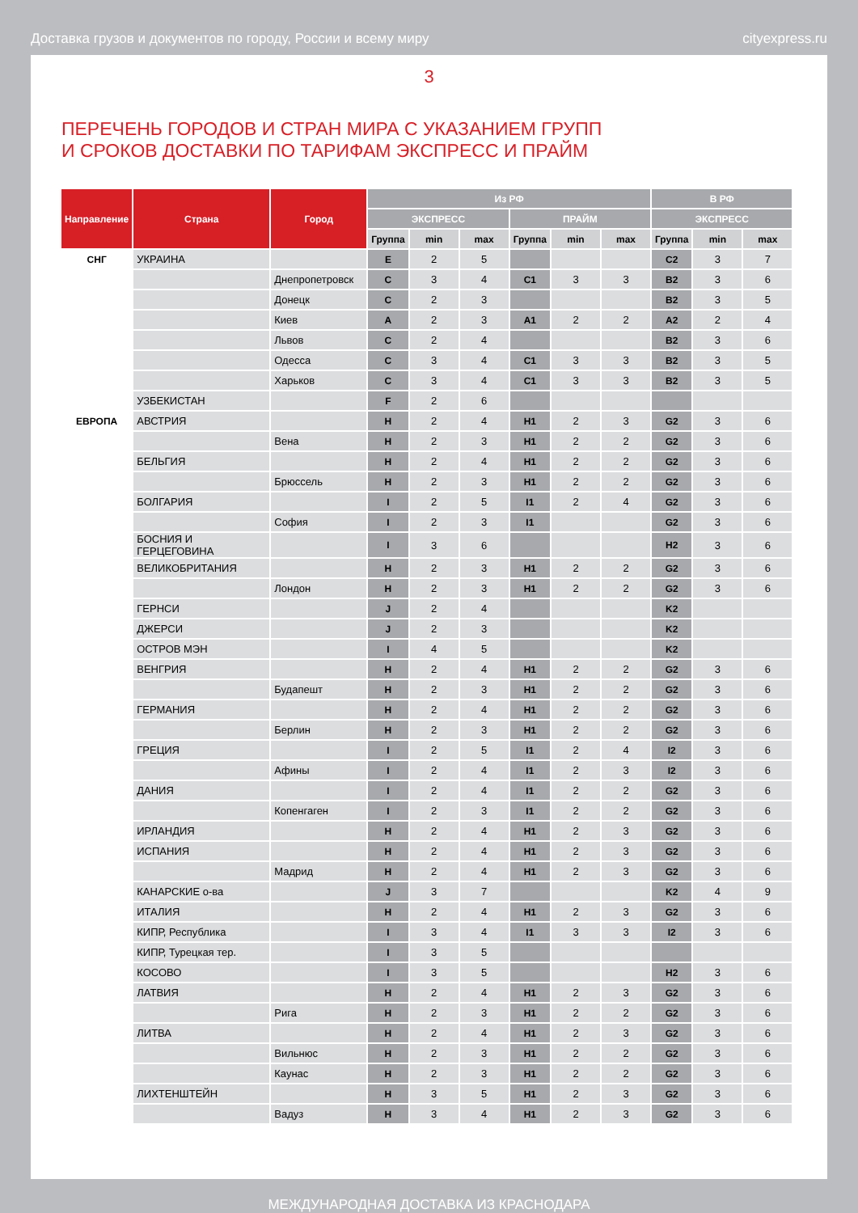Доставка грузов и документов по городу, России и всему миру cityexpress.ru
3
ПЕРЕЧЕНЬ ГОРОДОВ И СТРАН МИРА С УКАЗАНИЕМ ГРУПП
И СРОКОВ ДОСТАВКИ ПО ТАРИФАМ ЭКСПРЕСС И ПРАЙМ
| Направление | Страна | Город | Из РФ | | | | | | В РФ | | |
| --- | --- | --- | --- | --- | --- | --- | --- | --- | --- | --- | --- |
| | | | ЭКСПРЕСС | | | ПРАЙМ | | | ЭКСПРЕСС | | |
| | | | Группа | min | max | Группа | min | max | Группа | min | max |
| СНГ | УКРАИНА | | E | 2 | 5 | | | | C2 | 3 | 7 |
| | | Днепропетровск | C | 3 | 4 | C1 | 3 | 3 | B2 | 3 | 6 |
| | | Донецк | C | 2 | 3 | | | | B2 | 3 | 5 |
| | | Киев | A | 2 | 3 | A1 | 2 | 2 | A2 | 2 | 4 |
| | | Львов | C | 2 | 4 | | | | B2 | 3 | 6 |
| | | Одесса | C | 3 | 4 | C1 | 3 | 3 | B2 | 3 | 5 |
| | | Харьков | C | 3 | 4 | C1 | 3 | 3 | B2 | 3 | 5 |
| | УЗБЕКИСТАН | | F | 2 | 6 | | | | | | |
| ЕВРОПА | АВСТРИЯ | | H | 2 | 4 | H1 | 2 | 3 | G2 | 3 | 6 |
| | | Вена | H | 2 | 3 | H1 | 2 | 2 | G2 | 3 | 6 |
| | БЕЛЬГИЯ | | H | 2 | 4 | H1 | 2 | 2 | G2 | 3 | 6 |
| | | Брюссель | H | 2 | 3 | H1 | 2 | 2 | G2 | 3 | 6 |
| | БОЛГАРИЯ | | I | 2 | 5 | I1 | 2 | 4 | G2 | 3 | 6 |
| | | София | I | 2 | 3 | I1 | | | G2 | 3 | 6 |
| | БОСНИЯ И ГЕРЦЕГОВИНА | | I | 3 | 6 | | | | H2 | 3 | 6 |
| | ВЕЛИКОБРИТАНИЯ | | H | 2 | 3 | H1 | 2 | 2 | G2 | 3 | 6 |
| | | Лондон | H | 2 | 3 | H1 | 2 | 2 | G2 | 3 | 6 |
| | ГЕРНСИ | | J | 2 | 4 | | | | K2 | | |
| | ДЖЕРСИ | | J | 2 | 3 | | | | K2 | | |
| | ОСТРОВ МЭН | | I | 4 | 5 | | | | K2 | | |
| | ВЕНГРИЯ | | H | 2 | 4 | H1 | 2 | 2 | G2 | 3 | 6 |
| | | Будапешт | H | 2 | 3 | H1 | 2 | 2 | G2 | 3 | 6 |
| | ГЕРМАНИЯ | | H | 2 | 4 | H1 | 2 | 2 | G2 | 3 | 6 |
| | | Берлин | H | 2 | 3 | H1 | 2 | 2 | G2 | 3 | 6 |
| | ГРЕЦИЯ | | I | 2 | 5 | I1 | 2 | 4 | I2 | 3 | 6 |
| | | Афины | I | 2 | 4 | I1 | 2 | 3 | I2 | 3 | 6 |
| | ДАНИЯ | | I | 2 | 4 | I1 | 2 | 2 | G2 | 3 | 6 |
| | | Копенгаген | I | 2 | 3 | I1 | 2 | 2 | G2 | 3 | 6 |
| | ИРЛАНДИЯ | | H | 2 | 4 | H1 | 2 | 3 | G2 | 3 | 6 |
| | ИСПАНИЯ | | H | 2 | 4 | H1 | 2 | 3 | G2 | 3 | 6 |
| | | Мадрид | H | 2 | 4 | H1 | 2 | 3 | G2 | 3 | 6 |
| | КАНАРСКИЕ о-ва | | J | 3 | 7 | | | | K2 | 4 | 9 |
| | ИТАЛИЯ | | H | 2 | 4 | H1 | 2 | 3 | G2 | 3 | 6 |
| | КИПР, Республика | | I | 3 | 4 | I1 | 3 | 3 | I2 | 3 | 6 |
| | КИПР, Турецкая тер. | | I | 3 | 5 | | | | | | |
| | КОСОВО | | I | 3 | 5 | | | | H2 | 3 | 6 |
| | ЛАТВИЯ | | H | 2 | 4 | H1 | 2 | 3 | G2 | 3 | 6 |
| | | Рига | H | 2 | 3 | H1 | 2 | 2 | G2 | 3 | 6 |
| | ЛИТВА | | H | 2 | 4 | H1 | 2 | 3 | G2 | 3 | 6 |
| | | Вильнюс | H | 2 | 3 | H1 | 2 | 2 | G2 | 3 | 6 |
| | | Каунас | H | 2 | 3 | H1 | 2 | 2 | G2 | 3 | 6 |
| | ЛИХТЕНШТЕЙН | | H | 3 | 5 | H1 | 2 | 3 | G2 | 3 | 6 |
| | | Вадуз | H | 3 | 4 | H1 | 2 | 3 | G2 | 3 | 6 |
МЕЖДУНАРОДНАЯ ДОСТАВКА ИЗ КРАСНОДАРА